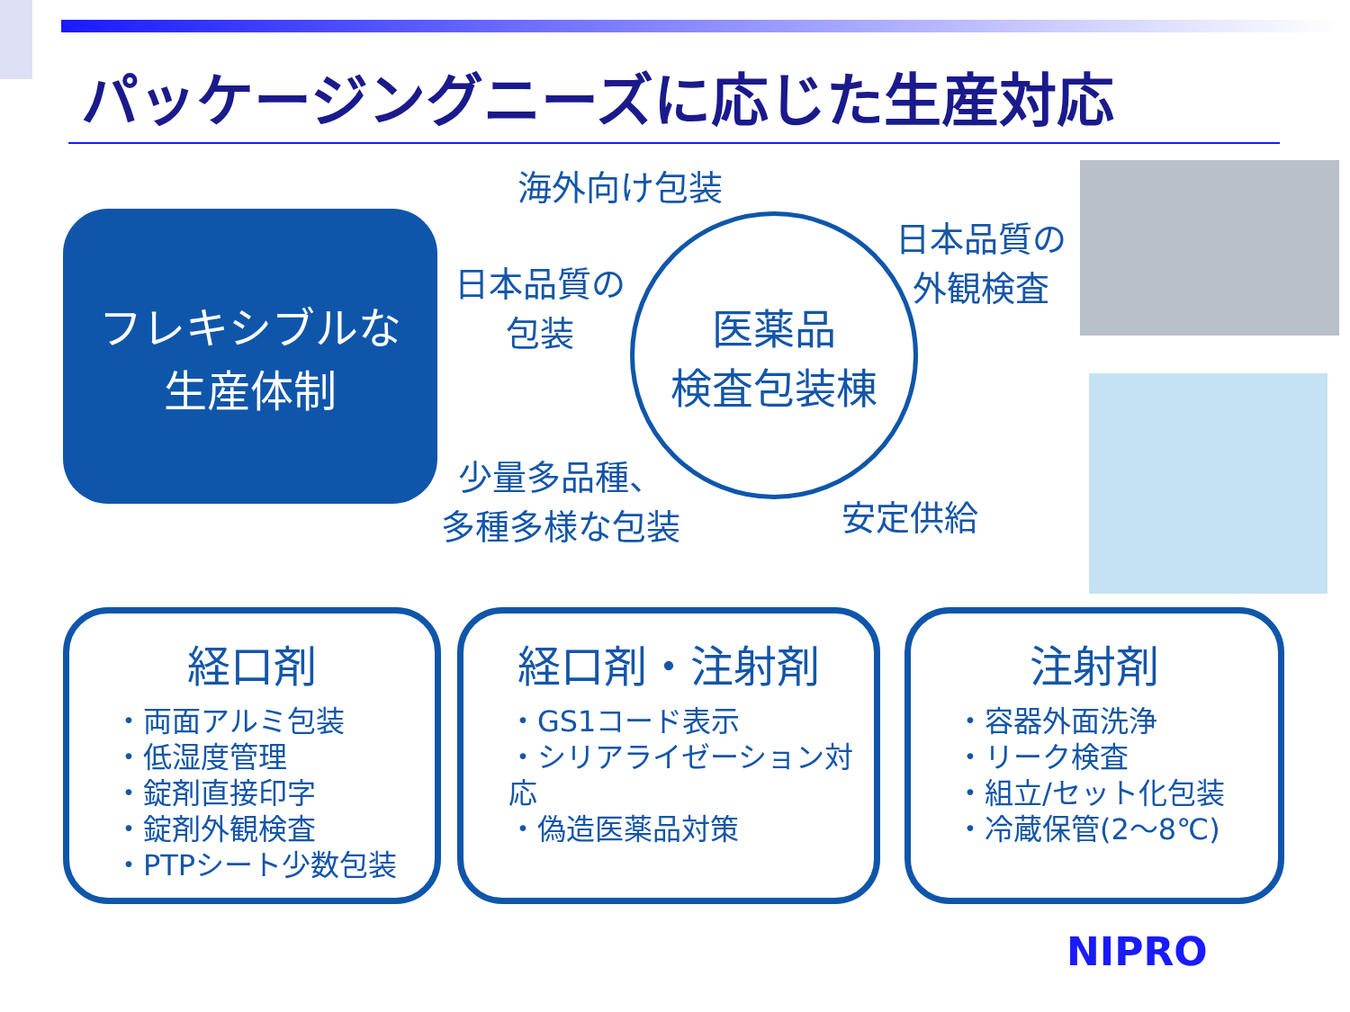パッケージングニーズに応じた生産対応
フレキシブルな
生産体制
海外向け包装
日本品質の
包装
医薬品
検査包装棟
日本品質の
外観検査
少量多品種、
多種多様な包装
安定供給
経口剤
・両面アルミ包装
・低湿度管理
・錠剤直接印字
・錠剤外観検査
・PTPシート少数包装
経口剤・注射剤
・GS1コード表示
・シリアライゼーション対応
・偽造医薬品対策
注射剤
・容器外面洗浄
・リーク検査
・組立/セット化包装
・冷蔵保管(2～8℃)
NIPRO